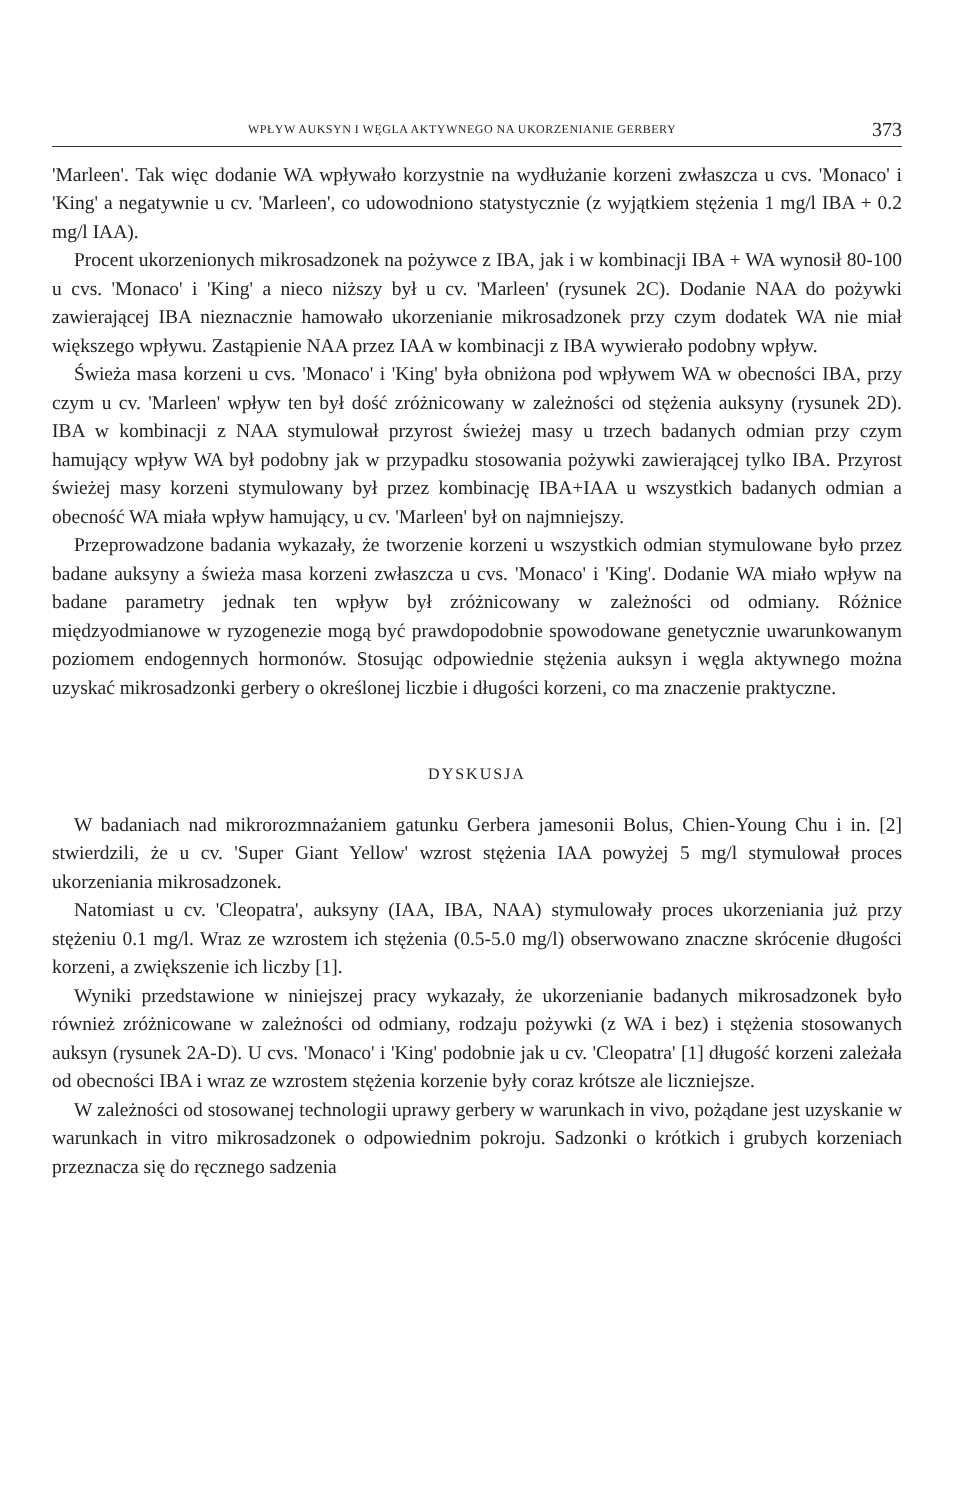WPŁYW AUKSYN I WĘGLA AKTYWNEGO NA UKORZENIANIE GERBERY 373
'Marleen'. Tak więc dodanie WA wpływało korzystnie na wydłużanie korzeni zwłaszcza u cvs. 'Monaco' i 'King' a negatywnie u cv. 'Marleen', co udowodniono statystycznie (z wyjątkiem stężenia 1 mg/l IBA + 0.2 mg/l IAA).
Procent ukorzenionych mikrosadzonek na pożywce z IBA, jak i w kombinacji IBA + WA wynosił 80-100 u cvs. 'Monaco' i 'King' a nieco niższy był u cv. 'Marleen' (rysunek 2C). Dodanie NAA do pożywki zawierającej IBA nieznacznie hamowało ukorzenianie mikrosadzonek przy czym dodatek WA nie miał większego wpływu. Zastąpienie NAA przez IAA w kombinacji z IBA wywierało podobny wpływ.
Świeża masa korzeni u cvs. 'Monaco' i 'King' była obniżona pod wpływem WA w obecności IBA, przy czym u cv. 'Marleen' wpływ ten był dość zróżnicowany w zależności od stężenia auksyny (rysunek 2D). IBA w kombinacji z NAA stymulował przyrost świeżej masy u trzech badanych odmian przy czym hamujący wpływ WA był podobny jak w przypadku stosowania pożywki zawierającej tylko IBA. Przyrost świeżej masy korzeni stymulowany był przez kombinację IBA+IAA u wszystkich badanych odmian a obecność WA miała wpływ hamujący, u cv. 'Marleen' był on najmniejszy.
Przeprowadzone badania wykazały, że tworzenie korzeni u wszystkich odmian stymulowane było przez badane auksyny a świeża masa korzeni zwłaszcza u cvs. 'Monaco' i 'King'. Dodanie WA miało wpływ na badane parametry jednak ten wpływ był zróżnicowany w zależności od odmiany. Różnice międzyodmianowe w ryzogenezie mogą być prawdopodobnie spowodowane genetycznie uwarunkowanym poziomem endogennych hormonów. Stosując odpowiednie stężenia auksyn i węgla aktywnego można uzyskać mikrosadzonki gerbery o określonej liczbie i długości korzeni, co ma znaczenie praktyczne.
DYSKUSJA
W badaniach nad mikrorozmnażaniem gatunku Gerbera jamesonii Bolus, Chien-Young Chu i in. [2] stwierdzili, że u cv. 'Super Giant Yellow' wzrost stężenia IAA powyżej 5 mg/l stymulował proces ukorzeniania mikrosadzonek.
Natomiast u cv. 'Cleopatra', auksyny (IAA, IBA, NAA) stymulowały proces ukorzeniania już przy stężeniu 0.1 mg/l. Wraz ze wzrostem ich stężenia (0.5-5.0 mg/l) obserwowano znaczne skrócenie długości korzeni, a zwiększenie ich liczby [1].
Wyniki przedstawione w niniejszej pracy wykazały, że ukorzenianie badanych mikrosadzonek było również zróżnicowane w zależności od odmiany, rodzaju pożywki (z WA i bez) i stężenia stosowanych auksyn (rysunek 2A-D). U cvs. 'Monaco' i 'King' podobnie jak u cv. 'Cleopatra' [1] długość korzeni zależała od obecności IBA i wraz ze wzrostem stężenia korzenie były coraz krótsze ale liczniejsze.
W zależności od stosowanej technologii uprawy gerbery w warunkach in vivo, pożądane jest uzyskanie w warunkach in vitro mikrosadzonek o odpowiednim pokroju. Sadzonki o krótkich i grubych korzeniach przeznacza się do ręcznego sadzenia